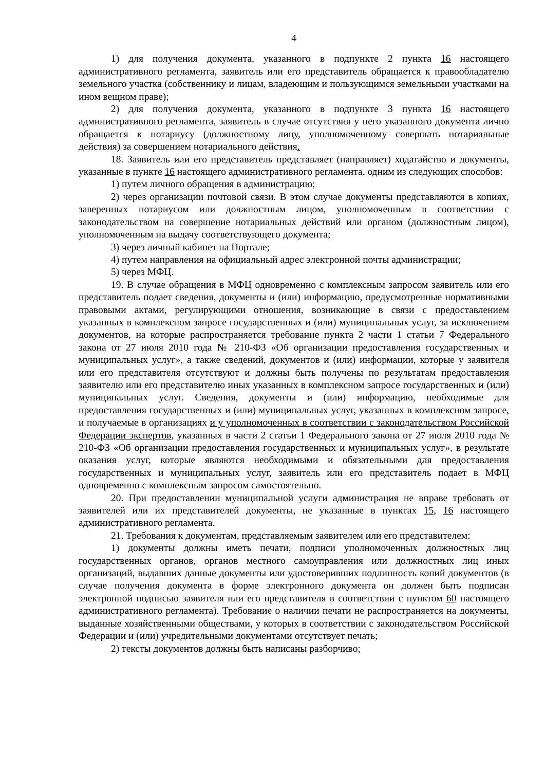4
1) для получения документа, указанного в подпункте 2 пункта 16 настоящего административного регламента, заявитель или его представитель обращается к правообладателю земельного участка (собственнику и лицам, владеющим и пользующимся земельными участками на ином вещном праве);
2) для получения документа, указанного в подпункте 3 пункта 16 настоящего административного регламента, заявитель в случае отсутствия у него указанного документа лично обращается к нотариусу (должностному лицу, уполномоченному совершать нотариальные действия) за совершением нотариального действия.
18. Заявитель или его представитель представляет (направляет) ходатайство и документы, указанные в пункте 16 настоящего административного регламента, одним из следующих способов:
1) путем личного обращения в администрацию;
2) через организации почтовой связи. В этом случае документы представляются в копиях, заверенных нотариусом или должностным лицом, уполномоченным в соответствии с законодательством на совершение нотариальных действий или органом (должностным лицом), уполномоченным на выдачу соответствующего документа;
3) через личный кабинет на Портале;
4) путем направления на официальный адрес электронной почты администрации;
5) через МФЦ.
19. В случае обращения в МФЦ одновременно с комплексным запросом заявитель или его представитель подает сведения, документы и (или) информацию, предусмотренные нормативными правовыми актами, регулирующими отношения, возникающие в связи с предоставлением указанных в комплексном запросе государственных и (или) муниципальных услуг, за исключением документов, на которые распространяется требование пункта 2 части 1 статьи 7 Федерального закона от 27 июля 2010 года № 210-ФЗ «Об организации предоставления государственных и муниципальных услуг», а также сведений, документов и (или) информации, которые у заявителя или его представителя отсутствуют и должны быть получены по результатам предоставления заявителю или его представителю иных указанных в комплексном запросе государственных и (или) муниципальных услуг. Сведения, документы и (или) информацию, необходимые для предоставления государственных и (или) муниципальных услуг, указанных в комплексном запросе, и получаемые в организациях и у уполномоченных в соответствии с законодательством Российской Федерации экспертов, указанных в части 2 статьи 1 Федерального закона от 27 июля 2010 года № 210-ФЗ «Об организации предоставления государственных и муниципальных услуг», в результате оказания услуг, которые являются необходимыми и обязательными для предоставления государственных и муниципальных услуг, заявитель или его представитель подает в МФЦ одновременно с комплексным запросом самостоятельно.
20. При предоставлении муниципальной услуги администрация не вправе требовать от заявителей или их представителей документы, не указанные в пунктах 15, 16 настоящего административного регламента.
21. Требования к документам, представляемым заявителем или его представителем:
1) документы должны иметь печати, подписи уполномоченных должностных лиц государственных органов, органов местного самоуправления или должностных лиц иных организаций, выдавших данные документы или удостоверивших подлинность копий документов (в случае получения документа в форме электронного документа он должен быть подписан электронной подписью заявителя или его представителя в соответствии с пунктом 60 настоящего административного регламента). Требование о наличии печати не распространяется на документы, выданные хозяйственными обществами, у которых в соответствии с законодательством Российской Федерации и (или) учредительными документами отсутствует печать;
2) тексты документов должны быть написаны разборчиво;